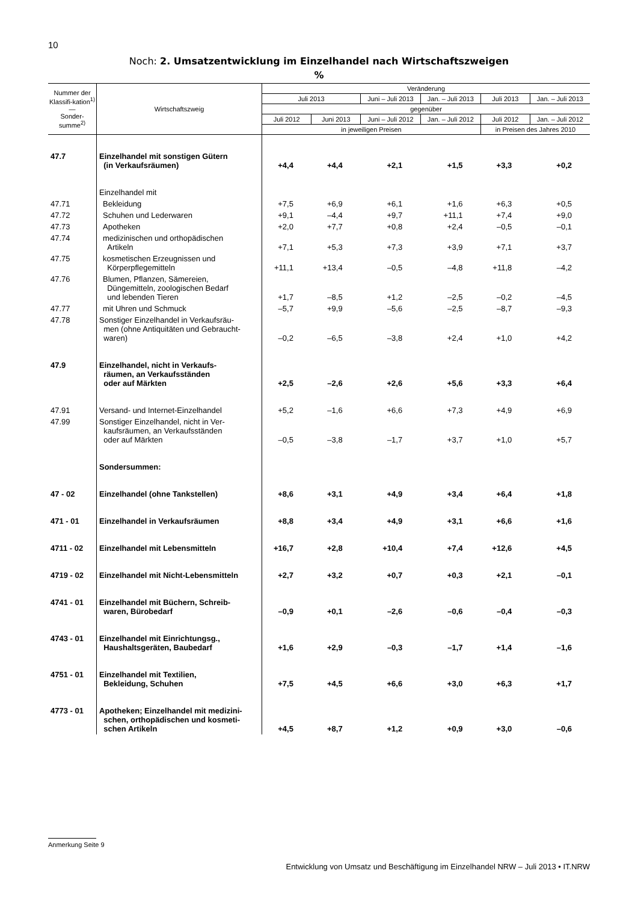10
Noch: 2. Umsatzentwicklung im Einzelhandel nach Wirtschaftszweigen%
| Nummer der Klassifi-kation<sup>1)</sup> — Sonder-summe<sup>2)</sup> | Wirtschaftszweig | Veränderung | | | | | |
| --- | --- | --- | --- | --- | --- | --- | --- |
| | | Juli 2013 | | Juni – Juli 2013 | Jan. – Juli 2013 | Juli 2013 | Jan. – Juli 2013 |
| | | gegenüber | | | | | |
| | | Juli 2012 | Juni 2013 | Juni – Juli 2012 | Jan. – Juli 2012 | Juli 2012 | Jan. – Juli 2012 |
| | | in jeweiligen Preisen | | | | in Preisen des Jahres 2010 | |
| 47.7 | Einzelhandel mit sonstigen Gütern (in Verkaufsräumen) | +4,4 | +4,4 | +2,1 | +1,5 | +3,3 | +0,2 |
| | Einzelhandel mit | | | | | | |
| 47.71 | Bekleidung | +7,5 | +6,9 | +6,1 | +1,6 | +6,3 | +0,5 |
| 47.72 | Schuhen und Lederwaren | +9,1 | –4,4 | +9,7 | +11,1 | +7,4 | +9,0 |
| 47.73 | Apotheken | +2,0 | +7,7 | +0,8 | +2,4 | –0,5 | –0,1 |
| 47.74 | medizinischen und orthopädischen Artikeln | +7,1 | +5,3 | +7,3 | +3,9 | +7,1 | +3,7 |
| 47.75 | kosmetischen Erzeugnissen und Körperpflegemitteln | +11,1 | +13,4 | –0,5 | –4,8 | +11,8 | –4,2 |
| 47.76 | Blumen, Pflanzen, Sämereien, Düngemitteln, zoologischen Bedarf und lebenden Tieren | +1,7 | –8,5 | +1,2 | –2,5 | –0,2 | –4,5 |
| 47.77 | mit Uhren und Schmuck | –5,7 | +9,9 | –5,6 | –2,5 | –8,7 | –9,3 |
| 47.78 | Sonstiger Einzelhandel in Verkaufsräu- men (ohne Antiquitäten und Gebraucht- waren) | –0,2 | –6,5 | –3,8 | +2,4 | +1,0 | +4,2 |
| 47.9 | Einzelhandel, nicht in Verkaufs- räumen, an Verkaufsständen oder auf Märkten | +2,5 | –2,6 | +2,6 | +5,6 | +3,3 | +6,4 |
| 47.91 | Versand- und Internet-Einzelhandel | +5,2 | –1,6 | +6,6 | +7,3 | +4,9 | +6,9 |
| 47.99 | Sonstiger Einzelhandel, nicht in Ver- kaufsräumen, an Verkaufsständen oder auf Märkten | –0,5 | –3,8 | –1,7 | +3,7 | +1,0 | +5,7 |
| | Sondersummen: | | | | | | |
| 47 - 02 | Einzelhandel (ohne Tankstellen) | +8,6 | +3,1 | +4,9 | +3,4 | +6,4 | +1,8 |
| 471 - 01 | Einzelhandel in Verkaufsräumen | +8,8 | +3,4 | +4,9 | +3,1 | +6,6 | +1,6 |
| 4711 - 02 | Einzelhandel mit Lebensmitteln | +16,7 | +2,8 | +10,4 | +7,4 | +12,6 | +4,5 |
| 4719 - 02 | Einzelhandel mit Nicht-Lebensmitteln | +2,7 | +3,2 | +0,7 | +0,3 | +2,1 | –0,1 |
| 4741 - 01 | Einzelhandel mit Büchern, Schreib- waren, Bürobedarf | –0,9 | +0,1 | –2,6 | –0,6 | –0,4 | –0,3 |
| 4743 - 01 | Einzelhandel mit Einrichtungsg., Haushaltsgeräten, Baubedarf | +1,6 | +2,9 | –0,3 | –1,7 | +1,4 | –1,6 |
| 4751 - 01 | Einzelhandel mit Textilien, Bekleidung, Schuhen | +7,5 | +4,5 | +6,6 | +3,0 | +6,3 | +1,7 |
| 4773 - 01 | Apotheken; Einzelhandel mit medizini- schen, orthopädischen und kosmeti- schen Artikeln | +4,5 | +8,7 | +1,2 | +0,9 | +3,0 | –0,6 |
Anmerkung Seite 9
Entwicklung von Umsatz und Beschäftigung im Einzelhandel NRW – Juli 2013 • IT.NRW